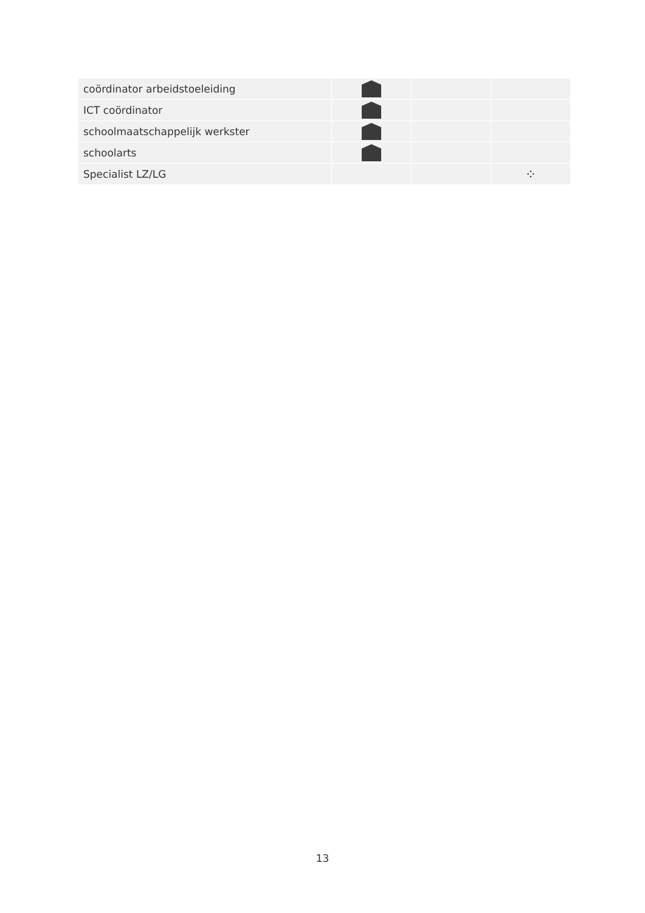| coördinator arbeidstoeleiding | | | |
| ICT coördinator | | | |
| schoolmaatschappelijk werkster | | | |
| schoolarts | | | |
| Specialist LZ/LG | | | ⁘ |
13